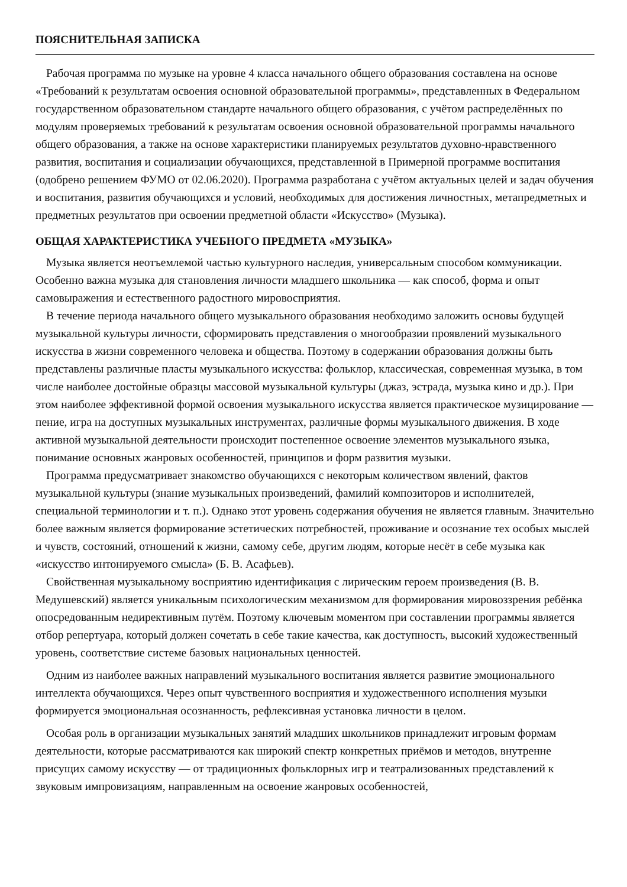ПОЯСНИТЕЛЬНАЯ ЗАПИСКА
Рабочая программа по музыке на уровне 4 класса начального общего образования составлена на основе «Требований к результатам освоения основной образовательной программы», представленных в Федеральном государственном образовательном стандарте начального общего образования, с учётом распределённых по модулям проверяемых требований к результатам освоения основной образовательной программы начального общего образования, а также на основе характеристики планируемых результатов духовно-нравственного развития, воспитания и социализации обучающихся, представленной в Примерной программе воспитания (одобрено решением ФУМО от 02.06.2020). Программа разработана с учётом актуальных целей и задач обучения и воспитания, развития обучающихся и условий, необходимых для достижения личностных, метапредметных и предметных результатов при освоении предметной области «Искусство» (Музыка).
ОБЩАЯ ХАРАКТЕРИСТИКА УЧЕБНОГО ПРЕДМЕТА «МУЗЫКА»
Музыка является неотъемлемой частью культурного наследия, универсальным способом коммуникации. Особенно важна музыка для становления личности младшего школьника — как способ, форма и опыт самовыражения и естественного радостного мировосприятия.
В течение периода начального общего музыкального образования необходимо заложить основы будущей музыкальной культуры личности, сформировать представления о многообразии проявлений музыкального искусства в жизни современного человека и общества. Поэтому в содержании образования должны быть представлены различные пласты музыкального искусства: фольклор, классическая, современная музыка, в том числе наиболее достойные образцы массовой музыкальной культуры (джаз, эстрада, музыка кино и др.). При этом наиболее эффективной формой освоения музыкального искусства является практическое музицирование — пение, игра на доступных музыкальных инструментах, различные формы музыкального движения. В ходе активной музыкальной деятельности происходит постепенное освоение элементов музыкального языка, понимание основных жанровых особенностей, принципов и форм развития музыки.
Программа предусматривает знакомство обучающихся с некоторым количеством явлений, фактов музыкальной культуры (знание музыкальных произведений, фамилий композиторов и исполнителей, специальной терминологии и т. п.). Однако этот уровень содержания обучения не является главным. Значительно более важным является формирование эстетических потребностей, проживание и осознание тех особых мыслей и чувств, состояний, отношений к жизни, самому себе, другим людям, которые несёт в себе музыка как «искусство интонируемого смысла» (Б. В. Асафьев).
Свойственная музыкальному восприятию идентификация с лирическим героем произведения (В. В. Медушевский) является уникальным психологическим механизмом для формирования мировоззрения ребёнка опосредованным недирективным путём. Поэтому ключевым моментом при составлении программы является отбор репертуара, который должен сочетать в себе такие качества, как доступность, высокий художественный уровень, соответствие системе базовых национальных ценностей.
Одним из наиболее важных направлений музыкального воспитания является развитие эмоционального интеллекта обучающихся. Через опыт чувственного восприятия и художественного исполнения музыки формируется эмоциональная осознанность, рефлексивная установка личности в целом.
Особая роль в организации музыкальных занятий младших школьников принадлежит игровым формам деятельности, которые рассматриваются как широкий спектр конкретных приёмов и методов, внутренне присущих самому искусству — от традиционных фольклорных игр и театрализованных представлений к звуковым импровизациям, направленным на освоение жанровых особенностей,